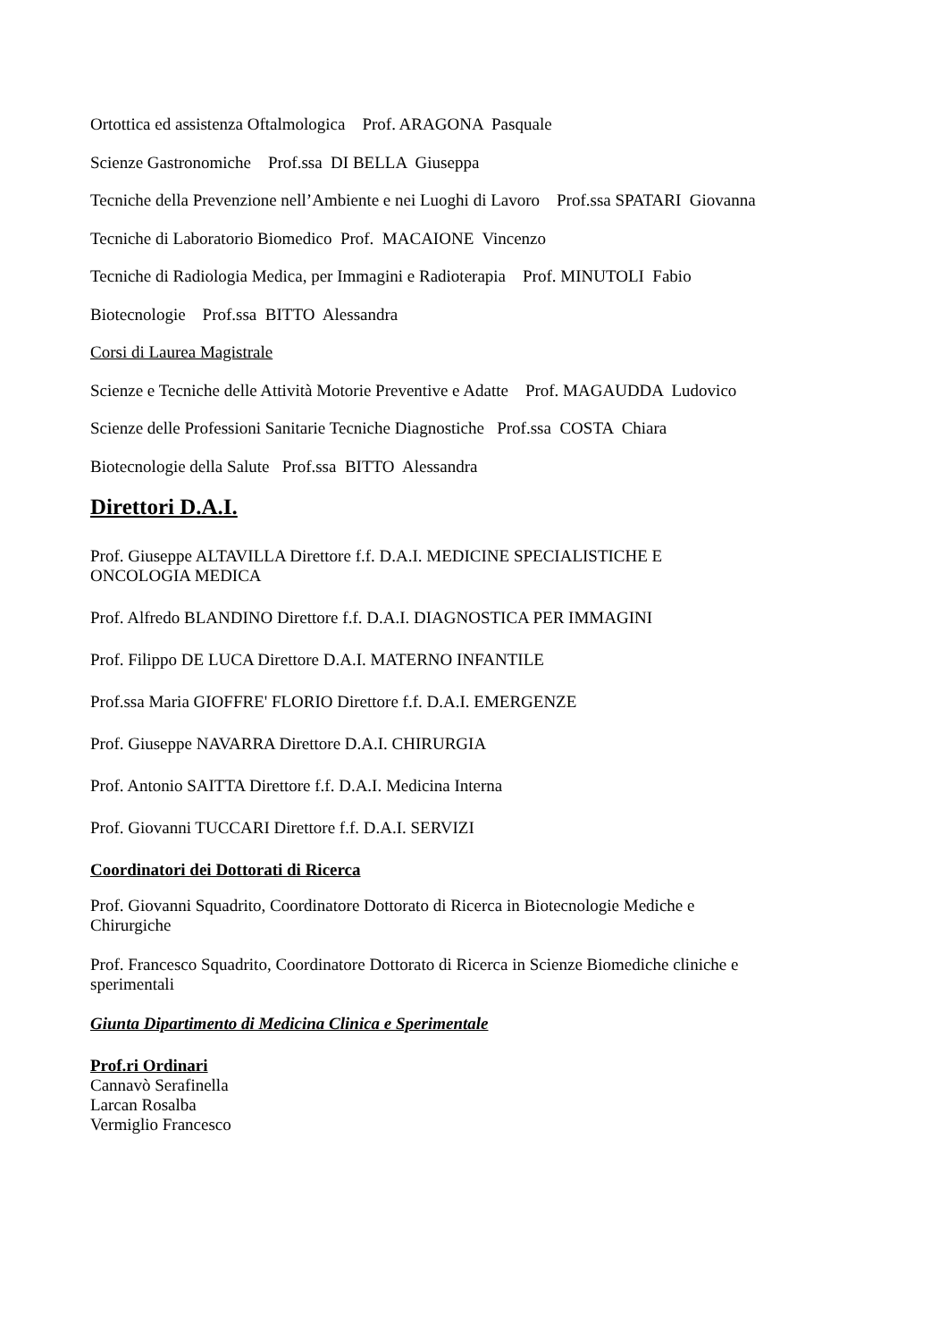Ortottica ed assistenza Oftalmologica Prof. ARAGONA Pasquale
Scienze Gastronomiche Prof.ssa DI BELLA Giuseppa
Tecniche della Prevenzione nell’Ambiente e nei Luoghi di Lavoro Prof.ssa SPATARI Giovanna
Tecniche di Laboratorio Biomedico Prof. MACAIONE Vincenzo
Tecniche di Radiologia Medica, per Immagini e Radioterapia Prof. MINUTOLI Fabio
Biotecnologie Prof.ssa BITTO Alessandra
Corsi di Laurea Magistrale
Scienze e Tecniche delle Attività Motorie Preventive e Adatte Prof. MAGAUDDA Ludovico
Scienze delle Professioni Sanitarie Tecniche Diagnostiche Prof.ssa COSTA Chiara
Biotecnologie della Salute Prof.ssa BITTO Alessandra
Direttori D.A.I.
Prof. Giuseppe ALTAVILLA Direttore f.f. D.A.I. MEDICINE SPECIALISTICHE E
ONCOLOGIA MEDICA
Prof. Alfredo BLANDINO Direttore f.f. D.A.I. DIAGNOSTICA PER IMMAGINI
Prof. Filippo DE LUCA Direttore D.A.I. MATERNO INFANTILE
Prof.ssa Maria GIOFFRE' FLORIO Direttore f.f. D.A.I. EMERGENZE
Prof. Giuseppe NAVARRA Direttore D.A.I. CHIRURGIA
Prof. Antonio SAITTA Direttore f.f. D.A.I. Medicina Interna
Prof. Giovanni TUCCARI Direttore f.f. D.A.I. SERVIZI
Coordinatori dei Dottorati di Ricerca
Prof. Giovanni Squadrito, Coordinatore Dottorato di Ricerca in Biotecnologie Mediche e
Chirurgiche
Prof. Francesco Squadrito, Coordinatore Dottorato di Ricerca in Scienze Biomediche cliniche e
sperimentali
Giunta Dipartimento di Medicina Clinica e Sperimentale
Prof.ri Ordinari
Cannavò Serafinella
Larcan Rosalba
Vermiglio Francesco